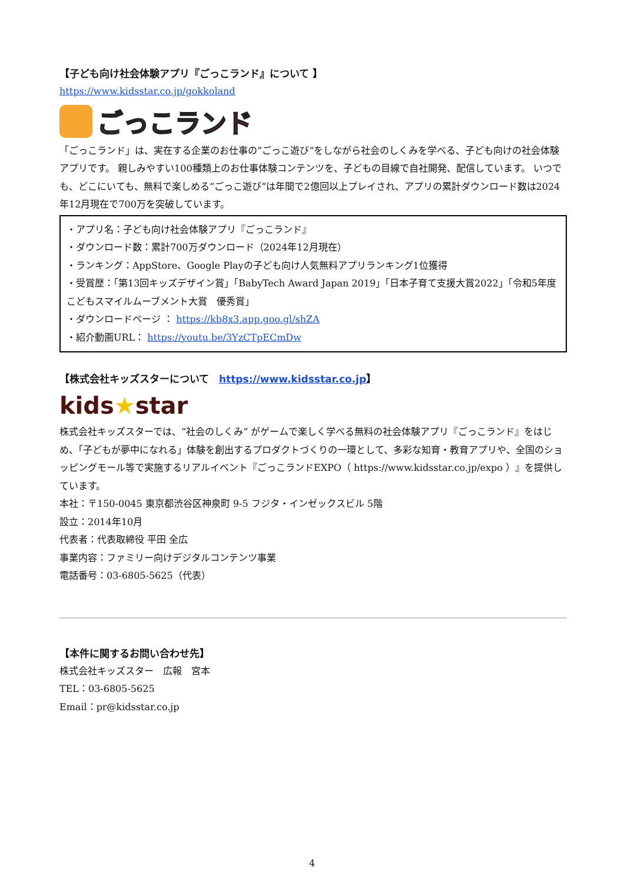【子ども向け社会体験アプリ『ごっこランド』について 】
https://www.kidsstar.co.jp/gokkoland
ごっこランド
「ごっこランド」は、実在する企業のお仕事の”ごっこ遊び”をしながら社会のしくみを学べる、子ども向けの社会体験アプリです。 親しみやすい100種類上のお仕事体験コンテンツを、子どもの目線で自社開発、配信しています。 いつでも、どこにいても、無料で楽しめる”ごっこ遊び”は年間で2億回以上プレイされ、アプリの累計ダウンロード数は2024年12月現在で700万を突破しています。
・アプリ名：子ども向け社会体験アプリ『ごっこランド』
・ダウンロード数：累計700万ダウンロード（2024年12月現在）
・ランキング：AppStore、Google Playの子ども向け人気無料アプリランキング1位獲得
・受賞歴：「第13回キッズデザイン賞」「BabyTech Award Japan 2019」「日本子育て支援大賞2022」「令和5年度　こどもスマイルムーブメント大賞　優秀賞」
・ダウンロードページ ： https://kb8x3.app.goo.gl/shZA
・紹介動画URL： https://youtu.be/3YzCTpECmDw
【株式会社キッズスターについて　https://www.kidsstar.co.jp】
kids★star
株式会社キッズスターでは、“社会のしくみ” がゲームで楽しく学べる無料の社会体験アプリ『ごっこランド』をはじめ、「子どもが夢中になれる」体験を創出するプロダクトづくりの一環として、多彩な知育・教育アプリや、全国のショッピングモール等で実施するリアルイベント『ごっこランドEXPO（ https://www.kidsstar.co.jp/expo ）』を提供しています。
本社：〒150-0045 東京都渋谷区神泉町 9-5 フジタ・インゼックスビル 5階
設立：2014年10月
代表者：代表取締役 平田 全広
事業内容：ファミリー向けデジタルコンテンツ事業
電話番号：03-6805-5625（代表）
【本件に関するお問い合わせ先】
株式会社キッズスター　広報　宮本
TEL：03-6805-5625
Email：pr@kidsstar.co.jp
4